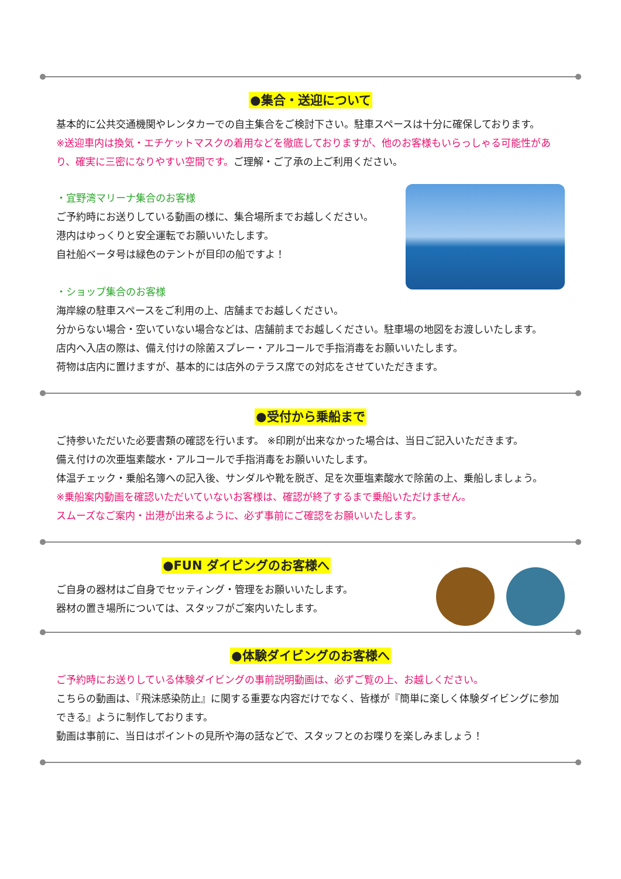●集合・送迎について
基本的に公共交通機関やレンタカーでの自主集合をご検討下さい。駐車スペースは十分に確保しております。
※送迎車内は換気・エチケットマスクの着用などを徹底しておりますが、他のお客様もいらっしゃる可能性があり、確実に三密になりやすい空間です。ご理解・ご了承の上ご利用ください。
・宜野湾マリーナ集合のお客様
ご予約時にお送りしている動画の様に、集合場所までお越しください。
港内はゆっくりと安全運転でお願いいたします。
自社船ベータ号は緑色のテントが目印の船ですよ！
・ショップ集合のお客様
海岸線の駐車スペースをご利用の上、店舗までお越しください。
分からない場合・空いていない場合などは、店舗前までお越しください。駐車場の地図をお渡しいたします。
店内へ入店の際は、備え付けの除菌スプレー・アルコールで手指消毒をお願いいたします。
荷物は店内に置けますが、基本的には店外のテラス席での対応をさせていただきます。
●受付から乗船まで
ご持参いただいた必要書類の確認を行います。 ※印刷が出来なかった場合は、当日ご記入いただきます。
備え付けの次亜塩素酸水・アルコールで手指消毒をお願いいたします。
体温チェック・乗船名簿への記入後、サンダルや靴を脱ぎ、足を次亜塩素酸水で除菌の上、乗船しましょう。
※乗船案内動画を確認いただいていないお客様は、確認が終了するまで乗船いただけません。
スムーズなご案内・出港が出来るように、必ず事前にご確認をお願いいたします。
●FUN ダイビングのお客様へ
ご自身の器材はご自身でセッティング・管理をお願いいたします。
器材の置き場所については、スタッフがご案内いたします。
●体験ダイビングのお客様へ
ご予約時にお送りしている体験ダイビングの事前説明動画は、必ずご覧の上、お越しください。
こちらの動画は、『飛沫感染防止』に関する重要な内容だけでなく、皆様が『簡単に楽しく体験ダイビングに参加できる』ように制作しております。
動画は事前に、当日はポイントの見所や海の話などで、スタッフとのお喋りを楽しみましょう！